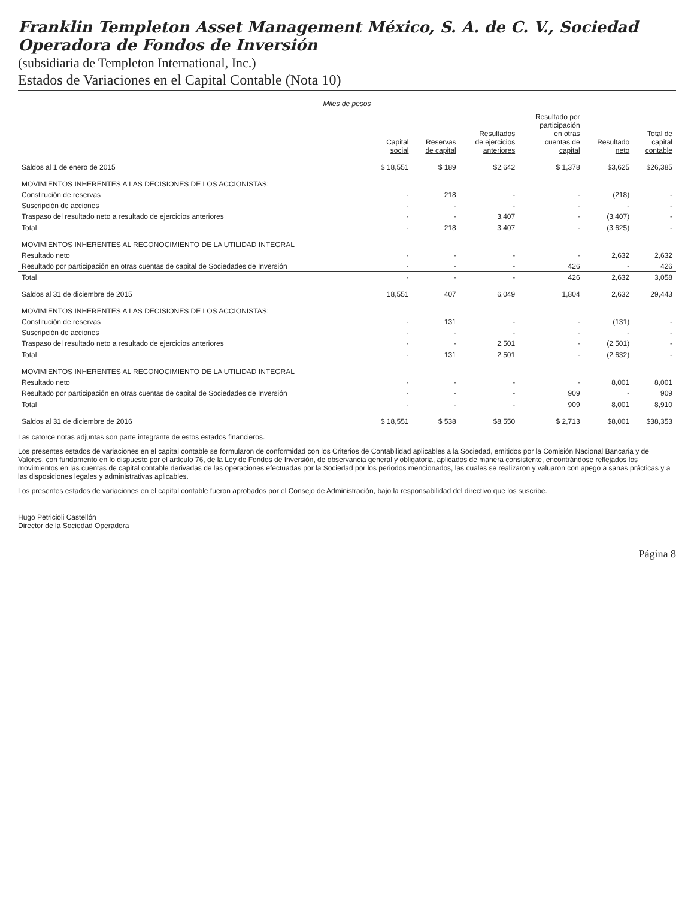Franklin Templeton Asset Management México, S. A. de C. V., Sociedad Operadora de Fondos de Inversión
(subsidiaria de Templeton International, Inc.)
Estados de Variaciones en el Capital Contable (Nota 10)
Miles de pesos
| | Capital social | Reservas de capital | Resultados de ejercicios anteriores | Resultado por participación en otras cuentas de capital | Resultado neto | Total de capital contable |
| --- | --- | --- | --- | --- | --- | --- |
| Saldos al 1 de enero de 2015 | $ 18,551 | $ 189 | $2,642 | $ 1,378 | $3,625 | $26,385 |
| MOVIMIENTOS INHERENTES A LAS DECISIONES DE LOS ACCIONISTAS: | | | | | | |
| Constitución de reservas | - | 218 | - | - | (218) | - |
| Suscripción de acciones | - | - | - | - | - | - |
| Traspaso del resultado neto a resultado de ejercicios anteriores | - | - | 3,407 | - | (3,407) | - |
| Total | - | 218 | 3,407 | - | (3,625) | - |
| MOVIMIENTOS INHERENTES AL RECONOCIMIENTO DE LA UTILIDAD INTEGRAL | | | | | | |
| Resultado neto | - | - | - | - | 2,632 | 2,632 |
| Resultado por participación en otras cuentas de capital de Sociedades de Inversión | - | - | - | 426 | - | 426 |
| Total | - | - | - | 426 | 2,632 | 3,058 |
| Saldos al 31 de diciembre de 2015 | 18,551 | 407 | 6,049 | 1,804 | 2,632 | 29,443 |
| MOVIMIENTOS INHERENTES A LAS DECISIONES DE LOS ACCIONISTAS: | | | | | | |
| Constitución de reservas | - | 131 | - | - | (131) | - |
| Suscripción de acciones | - | - | - | - | - | - |
| Traspaso del resultado neto a resultado de ejercicios anteriores | - | - | 2,501 | - | (2,501) | - |
| Total | - | 131 | 2,501 | - | (2,632) | - |
| MOVIMIENTOS INHERENTES AL RECONOCIMIENTO DE LA UTILIDAD INTEGRAL | | | | | | |
| Resultado neto | - | - | - | - | 8,001 | 8,001 |
| Resultado por participación en otras cuentas de capital de Sociedades de Inversión | - | - | - | 909 | - | 909 |
| Total | - | - | - | 909 | 8,001 | 8,910 |
| Saldos al 31 de diciembre de 2016 | $ 18,551 | $ 538 | $8,550 | $ 2,713 | $8,001 | $38,353 |
Las catorce notas adjuntas son parte integrante de estos estados financieros.
Los presentes estados de variaciones en el capital contable se formularon de conformidad con los Criterios de Contabilidad aplicables a la Sociedad, emitidos por la Comisión Nacional Bancaria y de Valores, con fundamento en lo dispuesto por el artículo 76, de la Ley de Fondos de Inversión, de observancia general y obligatoria, aplicados de manera consistente, encontrándose reflejados los movimientos en las cuentas de capital contable derivadas de las operaciones efectuadas por la Sociedad por los periodos mencionados, las cuales se realizaron y valuaron con apego a sanas prácticas y a las disposiciones legales y administrativas aplicables.
Los presentes estados de variaciones en el capital contable fueron aprobados por el Consejo de Administración, bajo la responsabilidad del directivo que los suscribe.
Hugo Petricioli Castellón
Director de la Sociedad Operadora
Página 8